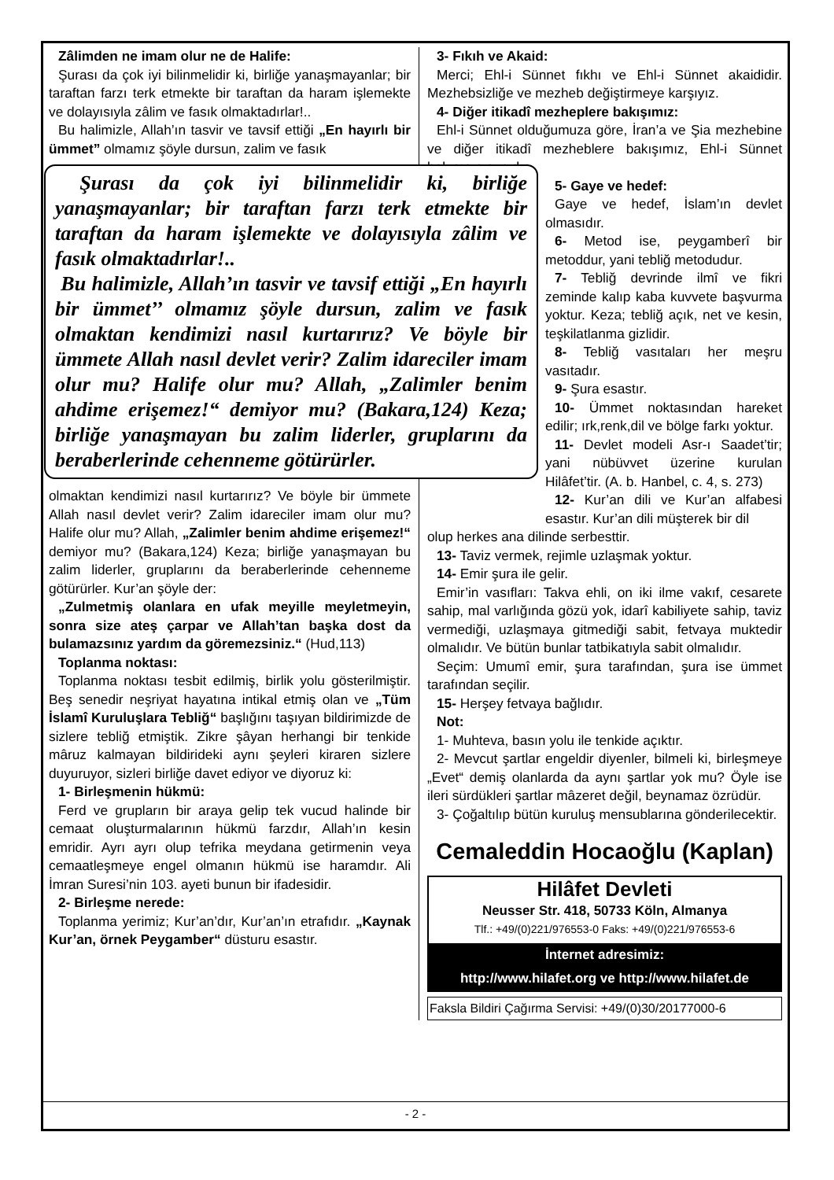Zâlimden ne imam olur ne de Halife:
Şurası da çok iyi bilinmelidir ki, birliğe yanaşmayanlar; bir taraftan farzı terk etmekte bir taraftan da haram işlemekte ve dolayısıyla zâlim ve fasık olmaktadırlar!..
Bu halimizle, Allah’ın tasvir ve tavsif ettiği „En hayırlı bir ümmet” olmamız şöyle dursun, zalim ve fasık
Şurası da çok iyi bilinmelidir ki, birliğe yanaşmayanlar; bir taraftan farzı terk etmekte bir taraftan da haram işlemekte ve dolayısıyla zâlim ve fasık olmaktadırlar!..
Bu halimizle, Allah’ın tasvir ve tavsif ettiği „En hayırlı bir ümmet’’ olmamız şöyle dursun, zalim ve fasık olmaktan kendimizi nasıl kurtarırız? Ve böyle bir ümmete Allah nasıl devlet verir? Zalim idareciler imam olur mu? Halife olur mu? Allah, „Zalimler benim ahdime erişemez!“ demiyor mu? (Bakara,124) Keza; birliğe yanaşmayan bu zalim liderler, gruplarını da beraberlerinde cehenneme götürürler.
olmaktan kendimizi nasıl kurtarırız? Ve böyle bir ümmete Allah nasıl devlet verir? Zalim idareciler imam olur mu? Halife olur mu? Allah, „Zalimler benim ahdime erişemez!“ demiyor mu? (Bakara,124) Keza; birliğe yanaşmayan bu zalim liderler, gruplarını da beraberlerinde cehenneme götürürler. Kur’an şöyle der:
„Zulmetmiş olanlara en ufak meyille meyletmeyin, sonra size ateş çarpar ve Allah’tan başka dost da bulamazsınız yardım da göremezsiniz.“ (Hud,113)
Toplanma noktası:
Toplanma noktası tesbit edilmiş, birlik yolu gösterilmiştir. Beş senedir neşriyat hayatına intikal etmiş olan ve „Tüm İslamî Kuruluşlara Tebliğ“ başlığını taşıyan bildirimizde de sizlere tebliğ etmiştik. Zikre şâyan herhangi bir tenkide mâruz kalmayan bildirideki aynı şeyleri kiraren sizlere duyuruyor, sizleri birliğe davet ediyor ve diyoruz ki:
1- Birleşmenin hükmü:
Ferd ve grupların bir araya gelip tek vucud halinde bir cemaat oluşturmalarının hükmü farzdır, Allah’ın kesin emridir. Ayrı ayrı olup tefrika meydana getirmenin veya cemaatleşmeye engel olmanın hükmü ise haramdır. Ali İmran Suresi’nin 103. ayeti bunun bir ifadesidir.
2- Birleşme nerede:
Toplanma yerimiz; Kur’an’dır, Kur’an’ın etrafıdır. „Kaynak Kur’an, örnek Peygamber“ düsturu esastır.
3- Fıkıh ve Akaid:
Merci; Ehl-i Sünnet fıkhı ve Ehl-i Sünnet akaididir. Mezhebsizliğe ve mezheb değiştirmeye karşıyız.
4- Diğer itikadî mezheplere bakışımız:
Ehl-i Sünnet olduğumuza göre, İran’a ve Şia mezhebine ve diğer itikadî mezheblere bakışımız, Ehl-i Sünnet bakışının aynıdır.
5- Gaye ve hedef:
Gaye ve hedef, İslam’ın devlet olmasıdır.
6- Metod ise, peygamberî bir metoddur, yani tebliğ metodudur.
7- Tebliğ devrinde ilmî ve fikri zeminde kalıp kaba kuvvete başvurma yoktur. Keza; tebliğ açık, net ve kesin, teşkilatlanma gizlidir.
8- Tebliğ vasıtaları her meşru vasıtadır.
9- Şura esastır.
10- Ümmet noktasından hareket edilir; ırk,renk,dil ve bölge farkı yoktur.
11- Devlet modeli Asr-ı Saadet’tir; yani nübüvvet üzerine kurulan Hilâfet’tir. (A. b. Hanbel, c. 4, s. 273)
12- Kur’an dili ve Kur’an alfabesi esastır. Kur’an dili müşterek bir dil
olup herkes ana dilinde serbesttir.
13- Taviz vermek, rejimle uzlaşmak yoktur.
14- Emir şura ile gelir.
Emir’in vasıfları: Takva ehli, on iki ilme vakıf, cesarete sahip, mal varlığında gözü yok, idarî kabiliyete sahip, taviz vermediği, uzlaşmaya gitmediği sabit, fetvaya muktedir olmalıdır. Ve bütün bunlar tatbikatıyla sabit olmalıdır.
Seçim: Umumî emir, şura tarafından, şura ise ümmet tarafından seçilir.
15- Herşey fetvaya bağlıdır.
Not:
1- Muhteva, basın yolu ile tenkide açıktır.
2- Mevcut şartlar engeldir diyenler, bilmeli ki, birleşmeye „Evet“ demiş olanlarda da aynı şartlar yok mu? Öyle ise ileri sürdükleri şartlar mâzeret değil, beynamaz özrüdür.
3- Çoğaltılıp bütün kuruluş mensublarına gönderilecektir.
Cemaleddin Hocaoğlu (Kaplan)
Hilâfet Devleti
Neusser Str. 418, 50733 Köln, Almanya
Tlf.: +49/(0)221/976553-0 Faks: +49/(0)221/976553-6
İnternet adresimiz:
http://www.hilafet.org ve http://www.hilafet.de
Faksla Bildiri Çağırma Servisi: +49/(0)30/20177000-6
- 2 -